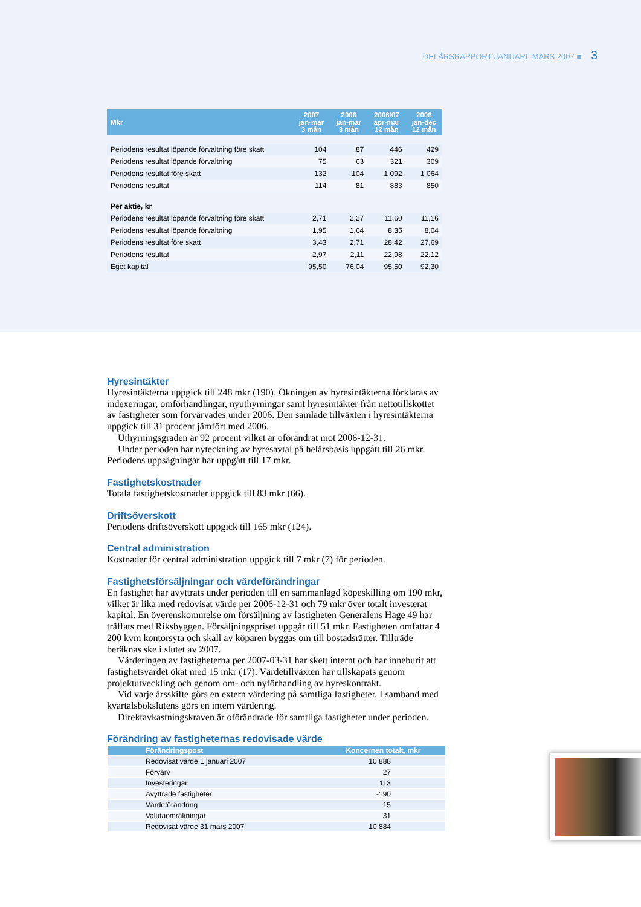DELÅRSRAPPORT JANUARI–MARS 2007 ■ 3
| Mkr | 2007 jan-mar 3 mån | 2006 jan-mar 3 mån | 2006/07 apr-mar 12 mån | 2006 jan-dec 12 mån |
| --- | --- | --- | --- | --- |
| Periodens resultat löpande förvaltning före skatt | 104 | 87 | 446 | 429 |
| Periodens resultat löpande förvaltning | 75 | 63 | 321 | 309 |
| Periodens resultat före skatt | 132 | 104 | 1 092 | 1 064 |
| Periodens resultat | 114 | 81 | 883 | 850 |
| Per aktie, kr | | | | |
| Periodens resultat löpande förvaltning före skatt | 2,71 | 2,27 | 11,60 | 11,16 |
| Periodens resultat löpande förvaltning | 1,95 | 1,64 | 8,35 | 8,04 |
| Periodens resultat före skatt | 3,43 | 2,71 | 28,42 | 27,69 |
| Periodens resultat | 2,97 | 2,11 | 22,98 | 22,12 |
| Eget kapital | 95,50 | 76,04 | 95,50 | 92,30 |
Hyresintäkter
Hyresintäkterna uppgick till 248 mkr (190). Ökningen av hyresintäkterna förklaras av indexeringar, omförhandlingar, nyuthyrningar samt hyresintäkter från nettotillskottet av fastigheter som förvärvades under 2006. Den samlade tillväxten i hyresintäkterna uppgick till 31 procent jämfört med 2006.
Uthyrningsgraden är 92 procent vilket är oförändrat mot 2006-12-31.
Under perioden har nyteckning av hyresavtal på helårsbasis uppgått till 26 mkr. Periodens uppsägningar har uppgått till 17 mkr.
Fastighetskostnader
Totala fastighetskostnader uppgick till 83 mkr (66).
Driftsöverskott
Periodens driftsöverskott uppgick till 165 mkr (124).
Central administration
Kostnader för central administration uppgick till 7 mkr (7) för perioden.
Fastighetsförsäljningar och värdeförändringar
En fastighet har avyttrats under perioden till en sammanlagd köpeskilling om 190 mkr, vilket är lika med redovisat värde per 2006-12-31 och 79 mkr över totalt investerat kapital. En överenskommelse om försäljning av fastigheten Generalens Hage 49 har träffats med Riksbyggen. Försäljningspriset uppgår till 51 mkr. Fastigheten omfattar 4 200 kvm kontorsyta och skall av köparen byggas om till bostadsrätter. Tillträde beräknas ske i slutet av 2007.
Värderingen av fastigheterna per 2007-03-31 har skett internt och har inneburit att fastighetsvärdet ökat med 15 mkr (17). Värdetillväxten har tillskapats genom projektutveckling och genom om- och nyförhandling av hyreskontrakt.
Vid varje årsskifte görs en extern värdering på samtliga fastigheter. I samband med kvartalsbokslutens görs en intern värdering.
Direktavkastningskraven är oförändrade för samtliga fastigheter under perioden.
Förändring av fastigheternas redovisade värde
| Förändringspost | Koncernen totalt, mkr |
| --- | --- |
| Redovisat värde 1 januari 2007 | 10 888 |
| Förvärv | 27 |
| Investeringar | 113 |
| Avyttrade fastigheter | -190 |
| Värdeförändring | 15 |
| Valutaomräkningar | 31 |
| Redovisat värde 31 mars 2007 | 10 884 |